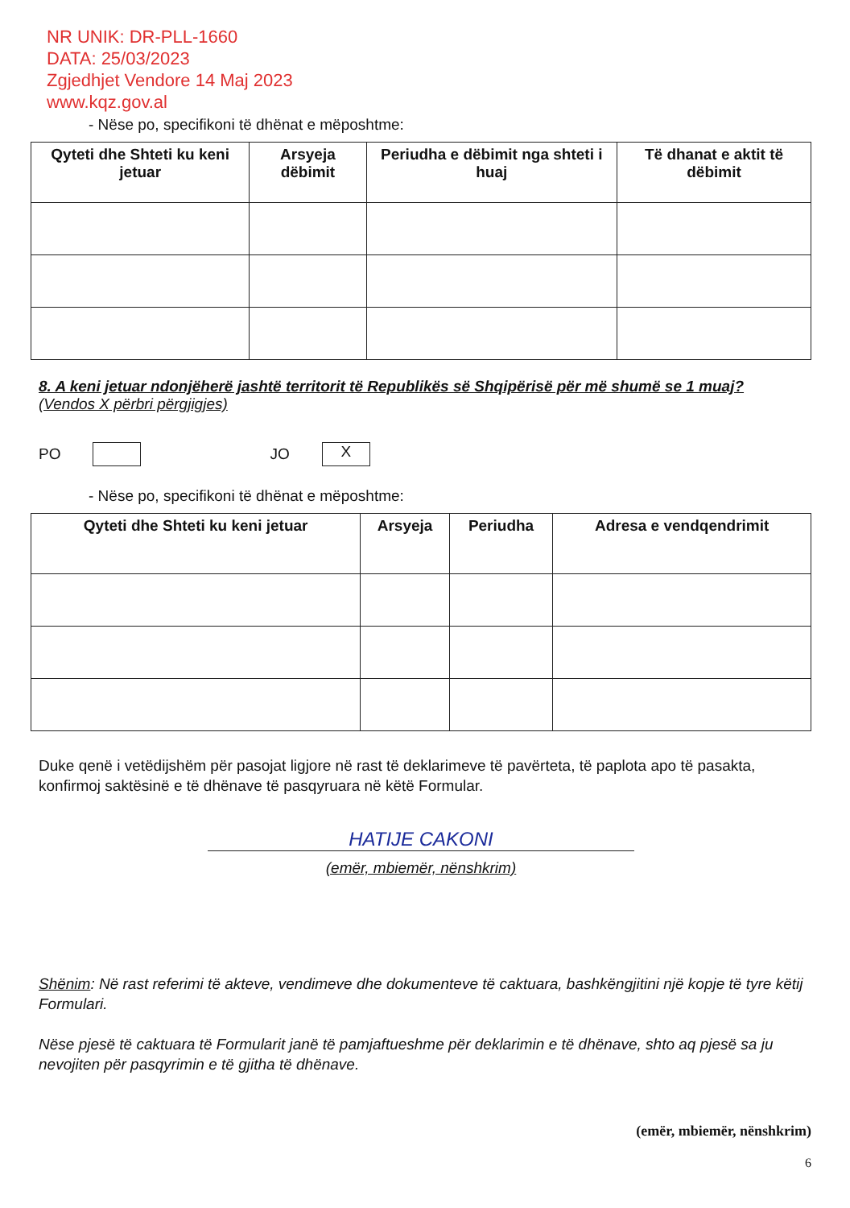NR UNIK: DR-PLL-1660
DATA: 25/03/2023
Zgjedhjet Vendore 14 Maj 2023
www.kqz.gov.al
- Nëse po, specifikoni të dhënat e mëposhtme:
| Qyteti dhe Shteti ku keni jetuar | Arsyeja dëbimit | Periudha e dëbimit nga shteti i huaj | Të dhanat e aktit të dëbimit |
| --- | --- | --- | --- |
8. A keni jetuar ndonjëherë jashtë territorit të Republikës së Shqipërisë për më shumë se 1 muaj? (Vendos X përbri përgjigjes)
PO JO X
- Nëse po, specifikoni të dhënat e mëposhtme:
| Qyteti dhe Shteti ku keni jetuar | Arsyeja | Periudha | Adresa e vendqendrimit |
| --- | --- | --- | --- |
Duke qenë i vetëdijshëm për pasojat ligjore në rast të deklarimeve të pavërteta, të paplota apo të pasakta, konfirmoj saktësinë e të dhënave të pasqyruara në këtë Formular.
HATIJE CAKONI
(emër, mbiemër, nënshkrim)
Shënim: Në rast referimi të akteve, vendimeve dhe dokumenteve të caktuara, bashkëngjitini një kopje të tyre këtij Formulari.
Nëse pjesë të caktuara të Formularit janë të pamjaftueshme për deklarimin e të dhënave, shto aq pjesë sa ju nevojiten për pasqyrimin e të gjitha të dhënave.
(emër, mbiemër, nënshkrim)
6